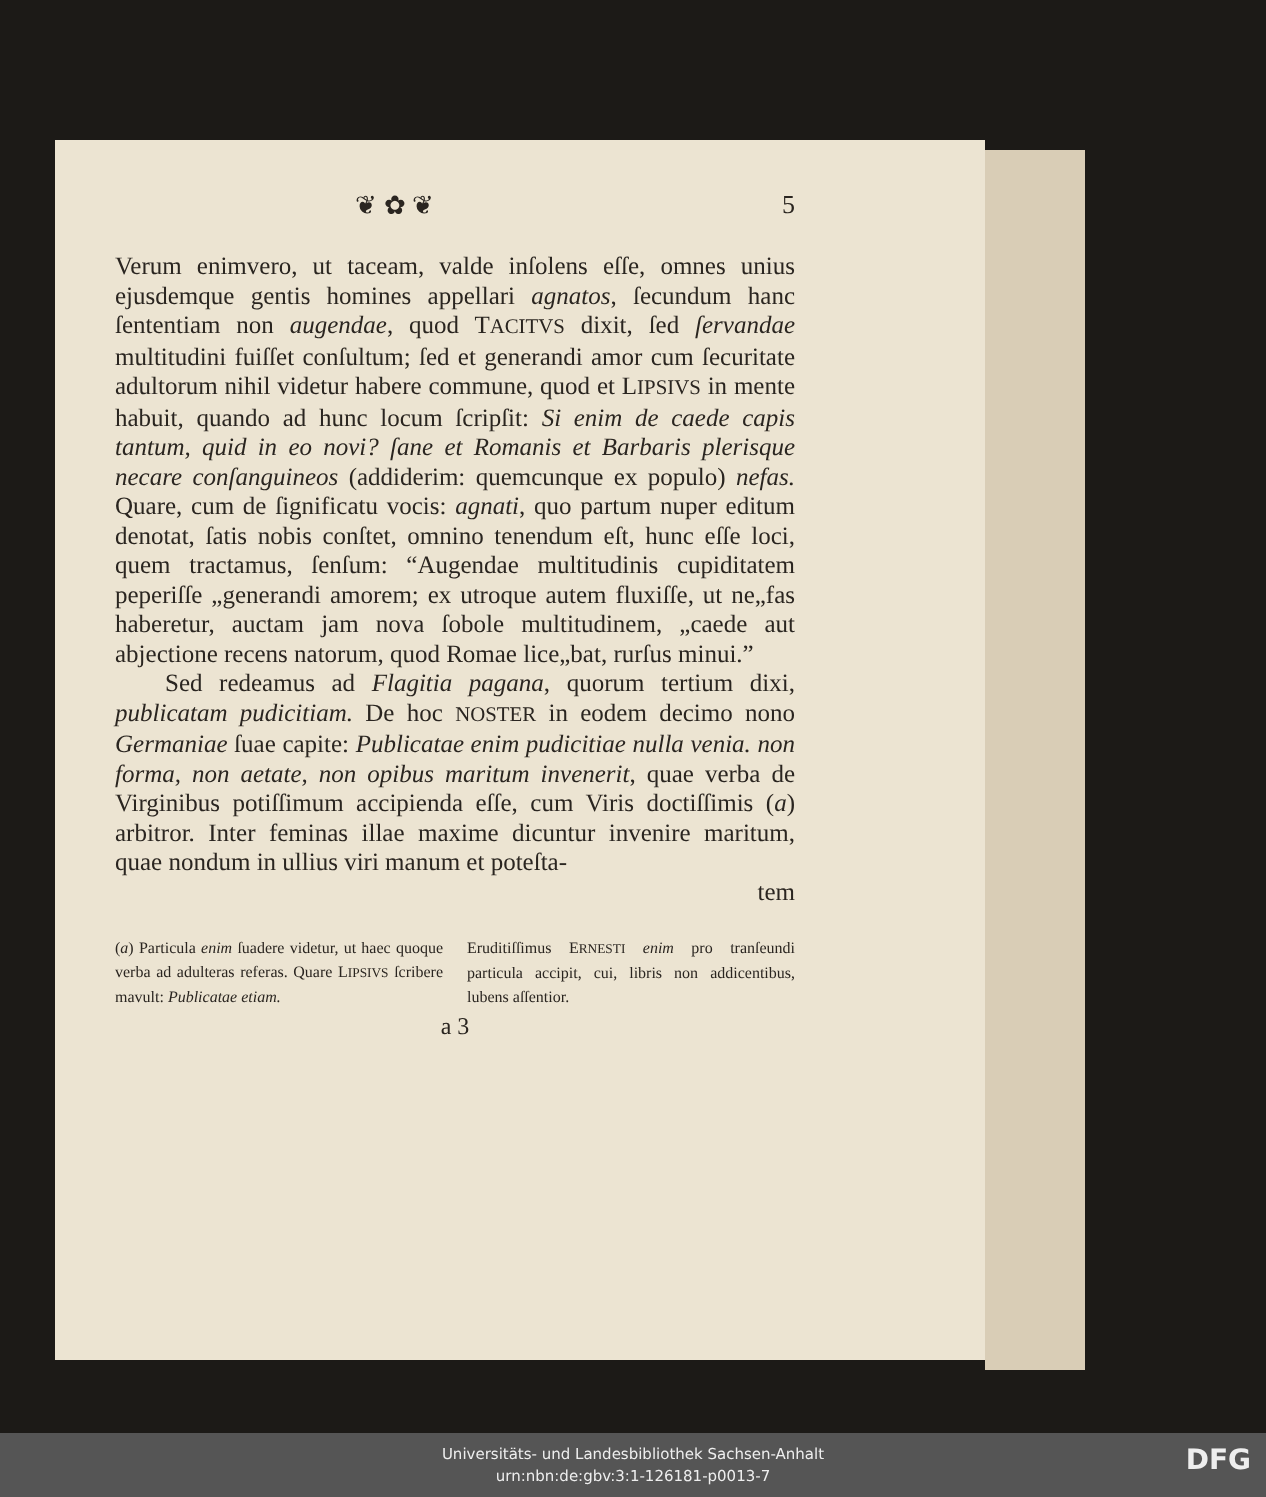❦ ✿ ❦ 5
Verum enimvero, ut taceam, valde inſolens eſſe, omnes unius ejusdemque gentis homines appellari agnatos, ſecundum hanc ſententiam non augendae, quod TACITVS dixit, ſed ſervandae multitudini fuiſſet conſultum; ſed et generandi amor cum ſecuritate adultorum nihil videtur habere commune, quod et LIPSIVS in mente habuit, quando ad hunc locum ſcripſit: Si enim de caede capis tantum, quid in eo novi? ſane et Romanis et Barbaris plerisque necare conſanguineos (addiderim: quemcunque ex populo) nefas. Quare, cum de ſignificatu vocis: agnati, quo partum nuper editum denotat, ſatis nobis conſtet, omnino tenendum eſt, hunc eſſe loci, quem tractamus, ſenſum: “Augendae multitudinis cupiditatem peperiſſe „generandi amorem; ex utroque autem fluxiſſe, ut ne„fas haberetur, auctam jam nova ſobole multitudinem, „caede aut abjectione recens natorum, quod Romae lice„bat, rurſus minui.”
Sed redeamus ad Flagitia pagana, quorum tertium dixi, publicatam pudicitiam. De hoc NOSTER in eodem decimo nono Germaniae ſuae capite: Publicatae enim pudicitiae nulla venia. non forma, non aetate, non opibus maritum invenerit, quae verba de Virginibus potiſſimum accipienda eſſe, cum Viris doctiſſimis (a) arbitror. Inter feminas illae maxime dicuntur invenire maritum, quae nondum in ullius viri manum et poteſta-
tem
(a) Particula enim ſuadere videtur, ut haec quoque verba ad adulteras referas. Quare LIPSIVS ſcribere mavult: Publicatae etiam.
Eruditiſſimus ERNESTI enim pro tranſeundi particula accipit, cui, libris non addicentibus, lubens aſſentior.
a 3
Universitäts- und Landesbibliothek Sachsen-Anhalt
urn:nbn:de:gbv:3:1-126181-p0013-7
DFG